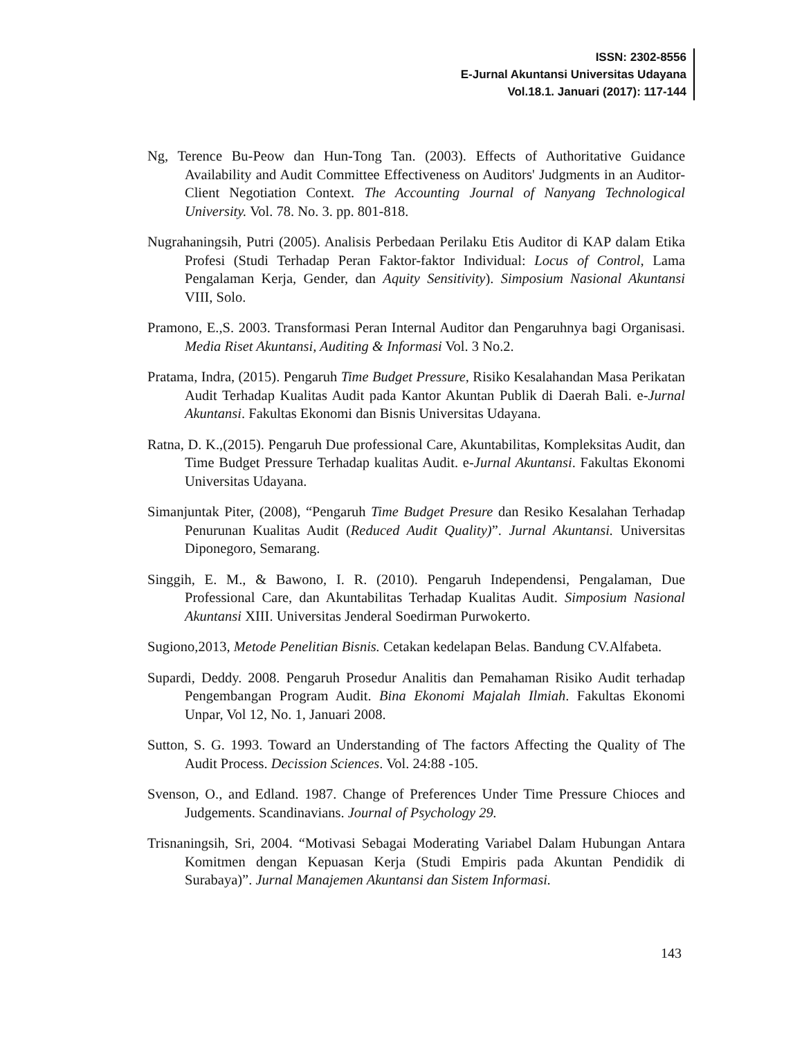ISSN: 2302-8556
E-Jurnal Akuntansi Universitas Udayana
Vol.18.1. Januari (2017): 117-144
Ng, Terence Bu-Peow dan Hun-Tong Tan. (2003). Effects of Authoritative Guidance Availability and Audit Committee Effectiveness on Auditors' Judgments in an Auditor-Client Negotiation Context. The Accounting Journal of Nanyang Technological University. Vol. 78. No. 3. pp. 801-818.
Nugrahaningsih, Putri (2005). Analisis Perbedaan Perilaku Etis Auditor di KAP dalam Etika Profesi (Studi Terhadap Peran Faktor-faktor Individual: Locus of Control, Lama Pengalaman Kerja, Gender, dan Aquity Sensitivity). Simposium Nasional Akuntansi VIII, Solo.
Pramono, E.,S. 2003. Transformasi Peran Internal Auditor dan Pengaruhnya bagi Organisasi. Media Riset Akuntansi, Auditing & Informasi Vol. 3 No.2.
Pratama, Indra, (2015). Pengaruh Time Budget Pressure, Risiko Kesalahandan Masa Perikatan Audit Terhadap Kualitas Audit pada Kantor Akuntan Publik di Daerah Bali. e-Jurnal Akuntansi. Fakultas Ekonomi dan Bisnis Universitas Udayana.
Ratna, D. K.,(2015). Pengaruh Due professional Care, Akuntabilitas, Kompleksitas Audit, dan Time Budget Pressure Terhadap kualitas Audit. e-Jurnal Akuntansi. Fakultas Ekonomi Universitas Udayana.
Simanjuntak Piter, (2008), “Pengaruh Time Budget Presure dan Resiko Kesalahan Terhadap Penurunan Kualitas Audit (Reduced Audit Quality)”. Jurnal Akuntansi. Universitas Diponegoro, Semarang.
Singgih, E. M., & Bawono, I. R. (2010). Pengaruh Independensi, Pengalaman, Due Professional Care, dan Akuntabilitas Terhadap Kualitas Audit. Simposium Nasional Akuntansi XIII. Universitas Jenderal Soedirman Purwokerto.
Sugiono,2013, Metode Penelitian Bisnis. Cetakan kedelapan Belas. Bandung CV.Alfabeta.
Supardi, Deddy. 2008. Pengaruh Prosedur Analitis dan Pemahaman Risiko Audit terhadap Pengembangan Program Audit. Bina Ekonomi Majalah Ilmiah. Fakultas Ekonomi Unpar, Vol 12, No. 1, Januari 2008.
Sutton, S. G. 1993. Toward an Understanding of The factors Affecting the Quality of The Audit Process. Decission Sciences. Vol. 24:88 -105.
Svenson, O., and Edland. 1987. Change of Preferences Under Time Pressure Chioces and Judgements. Scandinavians. Journal of Psychology 29.
Trisnaningsih, Sri, 2004. “Motivasi Sebagai Moderating Variabel Dalam Hubungan Antara Komitmen dengan Kepuasan Kerja (Studi Empiris pada Akuntan Pendidik di Surabaya)”. Jurnal Manajemen Akuntansi dan Sistem Informasi.
143